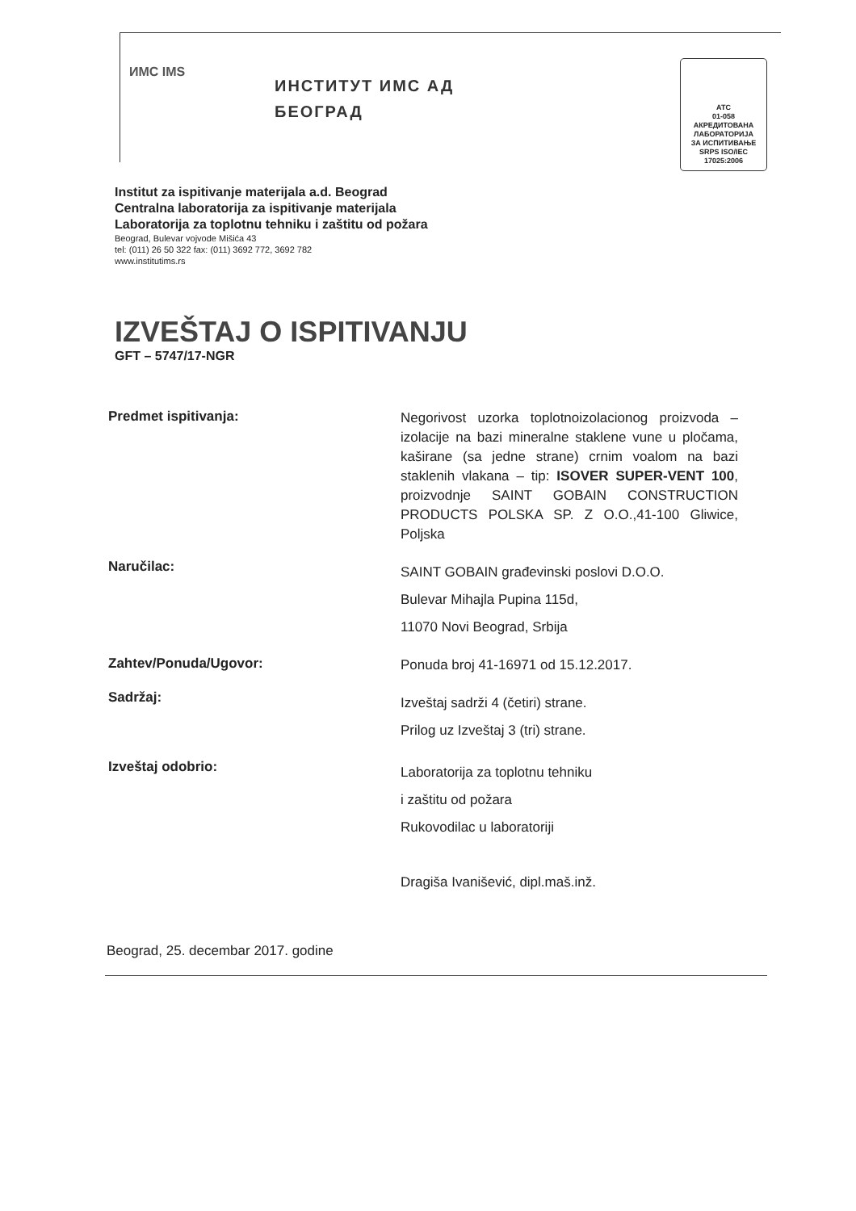ИМС IMS
ИНСТИТУТ ИМС АД
БЕОГРАД
АТС
01-058
АКРЕДИТОВАНА
ЛАБОРАТОРИЈА
ЗА ИСПИТИВАЊЕ
SRPS ISO/IEC 17025:2006
Institut za ispitivanje materijala a.d. Beograd
Centralna laboratorija za ispitivanje materijala
Laboratorija za toplotnu tehniku i zaštitu od požara
Beograd, Bulevar vojvode Mišića 43
tel: (011) 26 50 322 fax: (011) 3692 772, 3692 782
www.institutims.rs
IZVEŠTAJ O ISPITIVANJU
GFT – 5747/17-NGR
Predmet ispitivanja:
Negorivost uzorka toplotnoizolacionog proizvoda – izolacije na bazi mineralne staklene vune u pločama, kaširane (sa jedne strane) crnim voalom na bazi staklenih vlakana – tip: ISOVER SUPER-VENT 100, proizvodnje SAINT GOBAIN CONSTRUCTION PRODUCTS POLSKA SP. Z O.O.,41-100 Gliwice, Poljska
Naručilac:
SAINT GOBAIN građevinski poslovi D.O.O.
Bulevar Mihajla Pupina 115d,
11070 Novi Beograd, Srbija
Zahtev/Ponuda/Ugovor:
Ponuda broj 41-16971 od 15.12.2017.
Sadržaj:
Izveštaj sadrži 4 (četiri) strane.
Prilog uz Izveštaj 3 (tri) strane.
Izveštaj odobrio:
Laboratorija za toplotnu tehniku
i zaštitu od požara
Rukovodilac u laboratoriji
Dragiša Ivanišević, dipl.maš.inž.
Beograd, 25. decembar 2017. godine